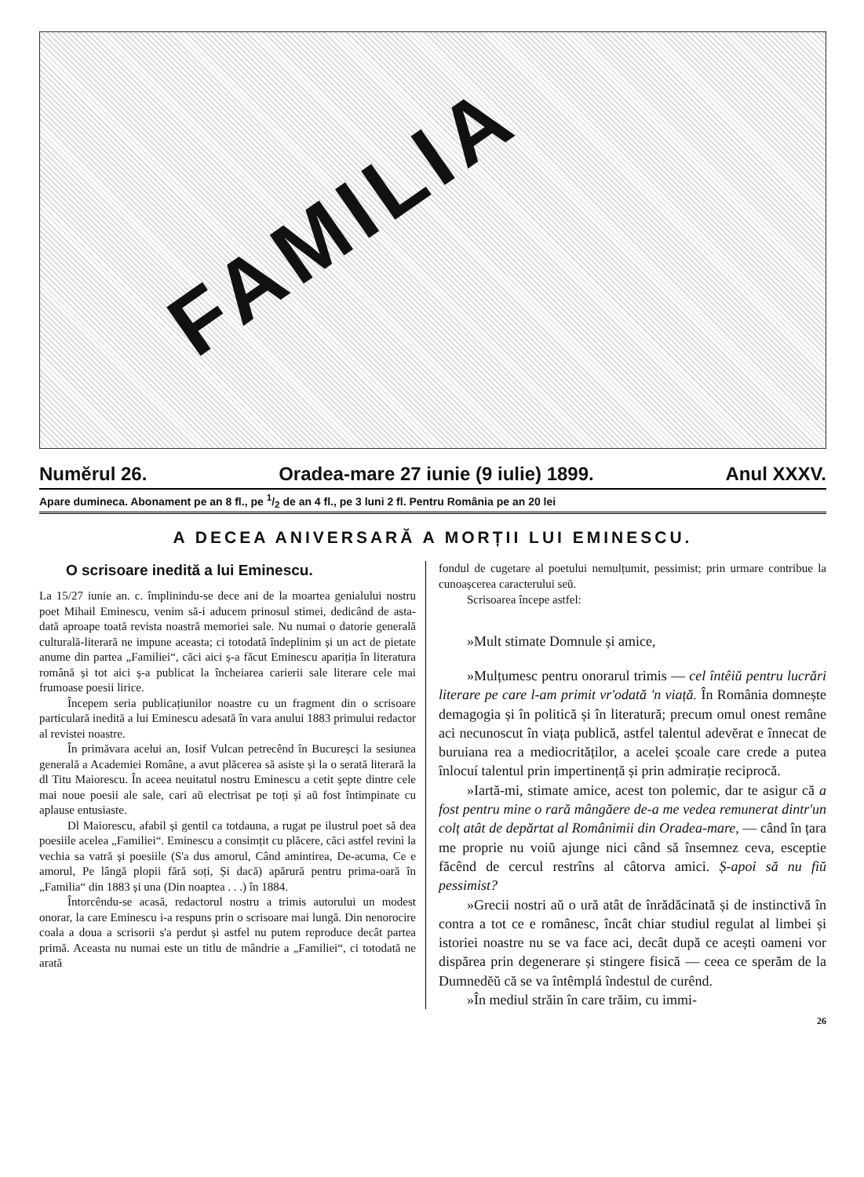FAMILIA
Numĕrul 26. Oradea-mare 27 iunie (9 iulie) 1899. Anul XXXV.
Apare dumineca. Abonament pe an 8 fl., pe 1/2 de an 4 fl., pe 3 luni 2 fl. Pentru România pe an 20 lei
A DECEA ANIVERSARĂ A MORȚII LUI EMINESCU.
O scrisoare inedită a lui Eminescu.
La 15/27 iunie an. c. împlinindu-se dece ani de la moartea genialului nostru poet Mihail Eminescu, venim să-i aducem prinosul stimei, dedicând de asta-dată aproape toată revista noastră memoriei sale. Nu numai o datorie generală culturală-literară ne impune aceasta; ci totodată îndeplinim și un act de pietate anume din partea „Familiei“, căci aici ș-a făcut Eminescu apariția în literatura română și tot aici ș-a publicat la încheiarea carierii sale literare cele mai frumoase poesii lirice.
Începem seria publicațiunilor noastre cu un fragment din o scrisoare particulară inedită a lui Eminescu adesată în vara anului 1883 primului redactor al revistei noastre.
În primăvara acelui an, Iosif Vulcan petrecênd în Bucureșci la sesiunea generală a Academiei Române, a avut plăcerea să asiste și la o serată literară la dl Titu Maiorescu. În aceea neuitatul nostru Eminescu a cetit șepte dintre cele mai noue poesii ale sale, cari aŭ electrisat pe toți și aŭ fost întimpinate cu aplause entusiaste.
Dl Maiorescu, afabil și gentil ca totdauna, a rugat pe ilustrul poet să dea poesiile acelea „Familiei“. Eminescu a consimțit cu plăcere, căci astfel revinì la vechia sa vatră și poesiile (S'a dus amorul, Când amintirea, De-acuma, Ce e amorul, Pe lângă plopii fără soți, Și dacă) apărură pentru prima-oară în „Familia“ din 1883 și una (Din noaptea . . .) în 1884.
Întorcêndu-se acasă, redactorul nostru a trimis autorului un modest onorar, la care Eminescu i-a respuns prin o scrisoare mai lungă. Din nenorocire coala a doua a scrisorii s'a perdut și astfel nu putem reproduce decât partea primă. Aceasta nu numai este un titlu de mândrie a „Familiei“, ci totodată ne arată
fondul de cugetare al poetului nemulțumit, pessimist; prin urmare contribue la cunoașcerea caracterului seŭ.
Scrisoarea începe astfel:
»Mult stimate Domnule și amice,
»Mulțumesc pentru onorarul trimis — cel întêiŭ pentru lucrări literare pe care l-am primit vr'odată 'n viață. În România domnește demagogia și în politică și în literatură; precum omul onest remâne aci necunoscut în viața publică, astfel talentul adevĕrat e înnecat de buruiana rea a mediocrităților, a acelei școale care crede a putea înlocuí talentul prin impertinență și prin admirație reciprocă.
»Iartă-mi, stimate amice, acest ton polemic, dar te asigur că a fost pentru mine o rară mângăere de-a me vedea remunerat dintr'un colț atât de depărtat al Românimii din Oradea-mare, — când în țara me proprie nu voiŭ ajunge nici când să însemnez ceva, esceptie făcênd de cercul restrîns al câtorva amici. Ș-apoi să nu fiŭ pessimist?
»Grecii nostri aŭ o ură atât de înrădăcinată și de instinctivă în contra a tot ce e românesc, încât chiar studiul regulat al limbei și istoriei noastre nu se va face aci, decât după ce acești oameni vor dispărea prin degenerare și stingere fisică — ceea ce sperăm de la Dumnedĕŭ că se va întêmplá îndestul de curênd.
»În mediul străin în care trăim, cu immi-
26